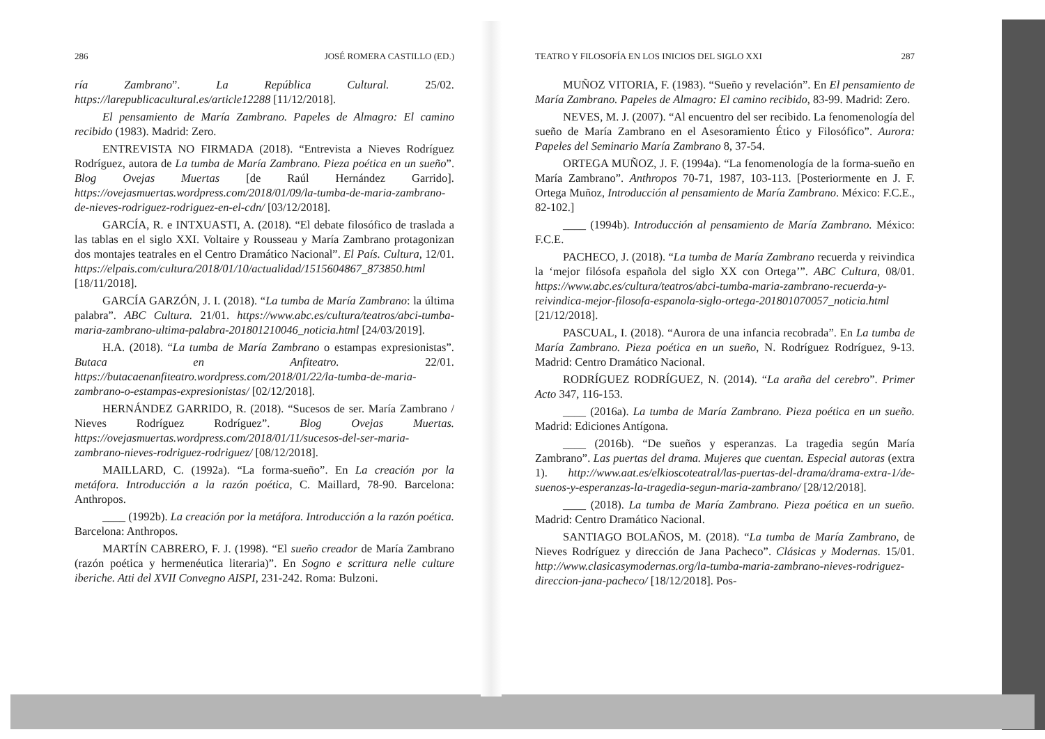286 JOSÉ ROMERA CASTILLO (ED.)
ría Zambrano”. La República Cultural. 25/02. https://larepublicacultural.es/article12288 [11/12/2018].
El pensamiento de María Zambrano. Papeles de Almagro: El camino recibido (1983). Madrid: Zero.
ENTREVISTA NO FIRMADA (2018). “Entrevista a Nieves Rodríguez Rodríguez, autora de La tumba de María Zambrano. Pieza poética en un sueño”. Blog Ovejas Muertas [de Raúl Hernández Garrido]. https://ovejasmuertas.wordpress.com/2018/01/09/la-tumba-de-maria-zambrano-de-nieves-rodriguez-rodriguez-en-el-cdn/ [03/12/2018].
GARCÍA, R. e INTXUASTI, A. (2018). “El debate filosófico de traslada a las tablas en el siglo XXI. Voltaire y Rousseau y María Zambrano protagonizan dos montajes teatrales en el Centro Dramático Nacional”. El País. Cultura, 12/01. https://elpais.com/cultura/2018/01/10/actualidad/1515604867_873850.html [18/11/2018].
GARCÍA GARZÓN, J. I. (2018). “La tumba de María Zambrano: la última palabra”. ABC Cultura. 21/01. https://www.abc.es/cultura/teatros/abci-tumba-maria-zambrano-ultima-palabra-201801210046_noticia.html [24/03/2019].
H.A. (2018). “La tumba de María Zambrano o estampas expresionistas”. Butaca en Anfiteatro. 22/01. https://butacaenanfiteatro.wordpress.com/2018/01/22/la-tumba-de-maria-zambrano-o-estampas-expresionistas/ [02/12/2018].
HERNÁNDEZ GARRIDO, R. (2018). “Sucesos de ser. María Zambrano / Nieves Rodríguez Rodríguez”. Blog Ovejas Muertas. https://ovejasmuertas.wordpress.com/2018/01/11/sucesos-del-ser-maria-zambrano-nieves-rodriguez-rodriguez/ [08/12/2018].
MAILLARD, C. (1992a). “La forma-sueño”. En La creación por la metáfora. Introducción a la razón poética, C. Maillard, 78-90. Barcelona: Anthropos.
____ (1992b). La creación por la metáfora. Introducción a la razón poética. Barcelona: Anthropos.
MARTÍN CABRERO, F. J. (1998). “El sueño creador de María Zambrano (razón poética y hermenéutica literaria)”. En Sogno e scrittura nelle culture iberiche. Atti del XVII Convegno AISPI, 231-242. Roma: Bulzoni.
TEATRO Y FILOSOFÍA EN LOS INICIOS DEL SIGLO XXI 287
MUÑOZ VITORIA, F. (1983). “Sueño y revelación”. En El pensamiento de María Zambrano. Papeles de Almagro: El camino recibido, 83-99. Madrid: Zero.
NEVES, M. J. (2007). “Al encuentro del ser recibido. La fenomenología del sueño de María Zambrano en el Asesoramiento Ético y Filosófico”. Aurora: Papeles del Seminario María Zambrano 8, 37-54.
ORTEGA MUÑOZ, J. F. (1994a). “La fenomenología de la forma-sueño en María Zambrano”. Anthropos 70-71, 1987, 103-113. [Posteriormente en J. F. Ortega Muñoz, Introducción al pensamiento de María Zambrano. México: F.C.E., 82-102.]
____ (1994b). Introducción al pensamiento de María Zambrano. México: F.C.E.
PACHECO, J. (2018). “La tumba de María Zambrano recuerda y reivindica la ‘mejor filósofa española del siglo XX con Ortega’”. ABC Cultura, 08/01. https://www.abc.es/cultura/teatros/abci-tumba-maria-zambrano-recuerda-y-reivindica-mejor-filosofa-espanola-siglo-ortega-201801070057_noticia.html [21/12/2018].
PASCUAL, I. (2018). “Aurora de una infancia recobrada”. En La tumba de María Zambrano. Pieza poética en un sueño, N. Rodríguez Rodríguez, 9-13. Madrid: Centro Dramático Nacional.
RODRÍGUEZ RODRÍGUEZ, N. (2014). “La araña del cerebro”. Primer Acto 347, 116-153.
____ (2016a). La tumba de María Zambrano. Pieza poética en un sueño. Madrid: Ediciones Antígona.
____ (2016b). “De sueños y esperanzas. La tragedia según María Zambrano”. Las puertas del drama. Mujeres que cuentan. Especial autoras (extra 1). http://www.aat.es/elkioscoteatral/las-puertas-del-drama/drama-extra-1/de-suenos-y-esperanzas-la-tragedia-segun-maria-zambrano/ [28/12/2018].
____ (2018). La tumba de María Zambrano. Pieza poética en un sueño. Madrid: Centro Dramático Nacional.
SANTIAGO BOLAÑOS, M. (2018). “La tumba de María Zambrano, de Nieves Rodríguez y dirección de Jana Pacheco”. Clásicas y Modernas. 15/01. http://www.clasicasymodernas.org/la-tumba-maria-zambrano-nieves-rodriguez-direccion-jana-pacheco/ [18/12/2018]. Pos-